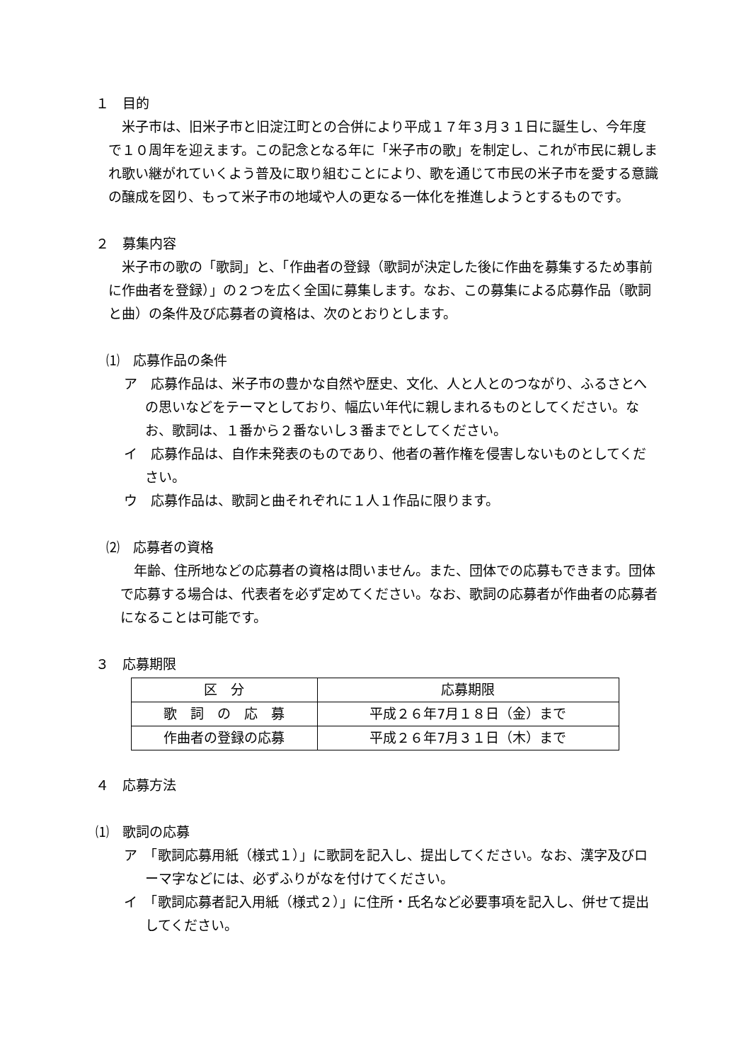１　目的
米子市は、旧米子市と旧淀江町との合併により平成１７年３月３１日に誕生し、今年度で１０周年を迎えます。この記念となる年に「米子市の歌」を制定し、これが市民に親しまれ歌い継がれていくよう普及に取り組むことにより、歌を通じて市民の米子市を愛する意識の醸成を図り、もって米子市の地域や人の更なる一体化を推進しようとするものです。
２　募集内容
米子市の歌の「歌詞」と、「作曲者の登録（歌詞が決定した後に作曲を募集するため事前に作曲者を登録）」の２つを広く全国に募集します。なお、この募集による応募作品（歌詞と曲）の条件及び応募者の資格は、次のとおりとします。
⑴　応募作品の条件
ア　応募作品は、米子市の豊かな自然や歴史、文化、人と人とのつながり、ふるさとへの思いなどをテーマとしており、幅広い年代に親しまれるものとしてください。なお、歌詞は、１番から２番ないし３番までとしてください。
イ　応募作品は、自作未発表のものであり、他者の著作権を侵害しないものとしてください。
ウ　応募作品は、歌詞と曲それぞれに１人１作品に限ります。
⑵　応募者の資格
年齢、住所地などの応募者の資格は問いません。また、団体での応募もできます。団体で応募する場合は、代表者を必ず定めてください。なお、歌詞の応募者が作曲者の応募者になることは可能です。
３　応募期限
| 区 分 | 応募期限 |
| --- | --- |
| 歌 詞 の 応 募 | 平成２６年7月１８日（金）まで |
| 作曲者の登録の応募 | 平成２６年7月３１日（木）まで |
４　応募方法
⑴　歌詞の応募
ア　「歌詞応募用紙（様式１）」に歌詞を記入し、提出してください。なお、漢字及びローマ字などには、必ずふりがなを付けてください。
イ　「歌詞応募者記入用紙（様式２）」に住所・氏名など必要事項を記入し、併せて提出してください。